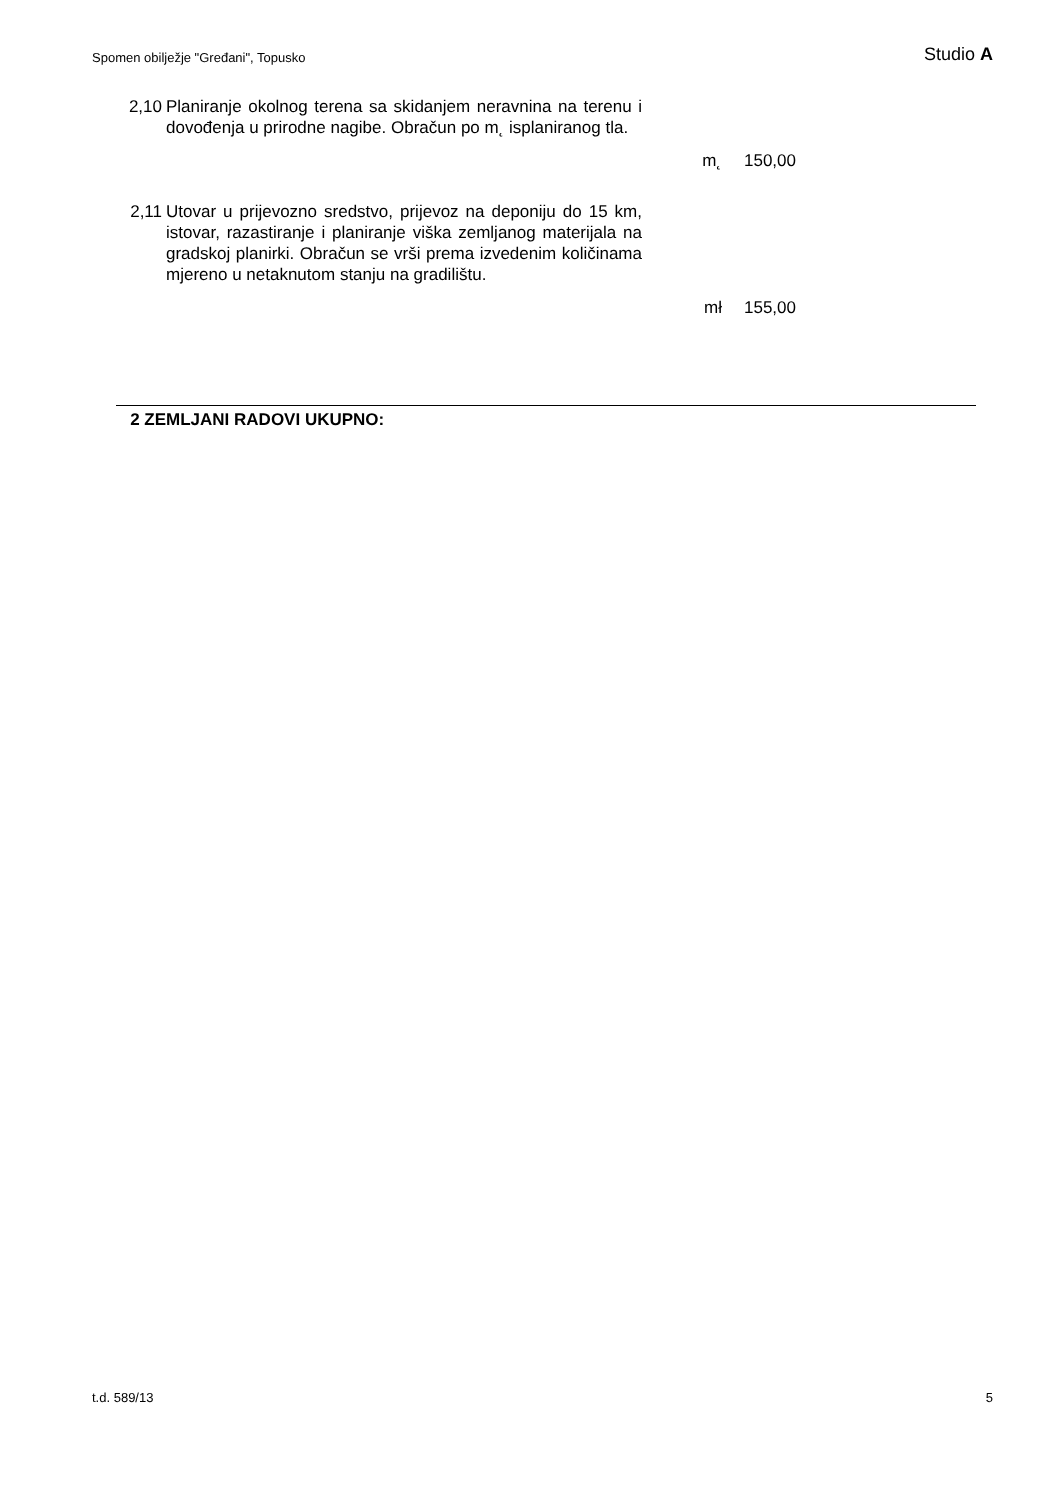Spomen obilježje "Gređani", Topusko Studio A
| 2,10 | Planiranje okolnog terena sa skidanjem neravnina na terenu i dovođenja u prirodne nagibe. Obračun po m˛ isplaniranog tla. | | |
| | | m˛ | 150,00 |
| 2,11 | Utovar u prijevozno sredstvo, prijevoz na deponiju do 15 km, istovar, razastiranje i planiranje viška zemljanog materijala na gradskoj planirki. Obračun se vrši prema izvedenim količinama mjereno u netaknutom stanju na gradilištu. | | |
| | | mł | 155,00 |
2 ZEMLJANI RADOVI UKUPNO:
t.d. 589/13 5